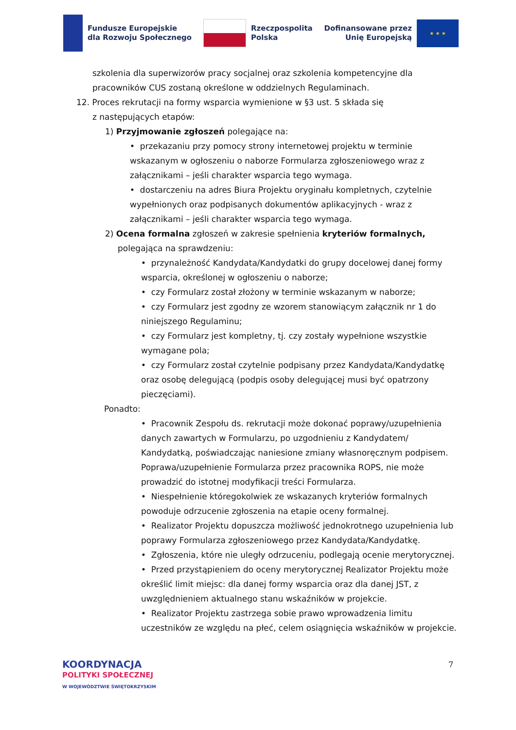Fundusze Europejskie
dla Rozwoju Społecznego
Rzeczpospolita
Polska
Dofinansowane przez
Unię Europejską
★ ★ ★
szkolenia dla superwizorów pracy socjalnej oraz szkolenia kompetencyjne dla pracowników CUS zostaną określone w oddzielnych Regulaminach.
12. Proces rekrutacji na formy wsparcia wymienione w §3 ust. 5 składa się
z następujących etapów:
1) Przyjmowanie zgłoszeń polegające na:
• przekazaniu przy pomocy strony internetowej projektu w terminie wskazanym w ogłoszeniu o naborze Formularza zgłoszeniowego wraz z załącznikami – jeśli charakter wsparcia tego wymaga.
• dostarczeniu na adres Biura Projektu oryginału kompletnych, czytelnie wypełnionych oraz podpisanych dokumentów aplikacyjnych - wraz z załącznikami – jeśli charakter wsparcia tego wymaga.
2) Ocena formalna zgłoszeń w zakresie spełnienia kryteriów formalnych, polegająca na sprawdzeniu:
• przynależność Kandydata/Kandydatki do grupy docelowej danej formy wsparcia, określonej w ogłoszeniu o naborze;
• czy Formularz został złożony w terminie wskazanym w naborze;
• czy Formularz jest zgodny ze wzorem stanowiącym załącznik nr 1 do niniejszego Regulaminu;
• czy Formularz jest kompletny, tj. czy zostały wypełnione wszystkie wymagane pola;
• czy Formularz został czytelnie podpisany przez Kandydata/Kandydatkę oraz osobę delegującą (podpis osoby delegującej musi być opatrzony pieczęciami).
Ponadto:
• Pracownik Zespołu ds. rekrutacji może dokonać poprawy/uzupełnienia danych zawartych w Formularzu, po uzgodnieniu z Kandydatem/ Kandydatką, poświadczając naniesione zmiany własnoręcznym podpisem. Poprawa/uzupełnienie Formularza przez pracownika ROPS, nie może prowadzić do istotnej modyfikacji treści Formularza.
• Niespełnienie któregokolwiek ze wskazanych kryteriów formalnych powoduje odrzucenie zgłoszenia na etapie oceny formalnej.
• Realizator Projektu dopuszcza możliwość jednokrotnego uzupełnienia lub poprawy Formularza zgłoszeniowego przez Kandydata/Kandydatkę.
• Zgłoszenia, które nie uległy odrzuceniu, podlegają ocenie merytorycznej.
• Przed przystąpieniem do oceny merytorycznej Realizator Projektu może określić limit miejsc: dla danej formy wsparcia oraz dla danej JST, z uwzględnieniem aktualnego stanu wskaźników w projekcie.
• Realizator Projektu zastrzega sobie prawo wprowadzenia limitu uczestników ze względu na płeć, celem osiągnięcia wskaźników w projekcie.
7
KOORDYNACJA
POLITYKI SPOŁECZNEJ
W WOJEWÓDZTWIE ŚWIĘTOKRZYSKIM